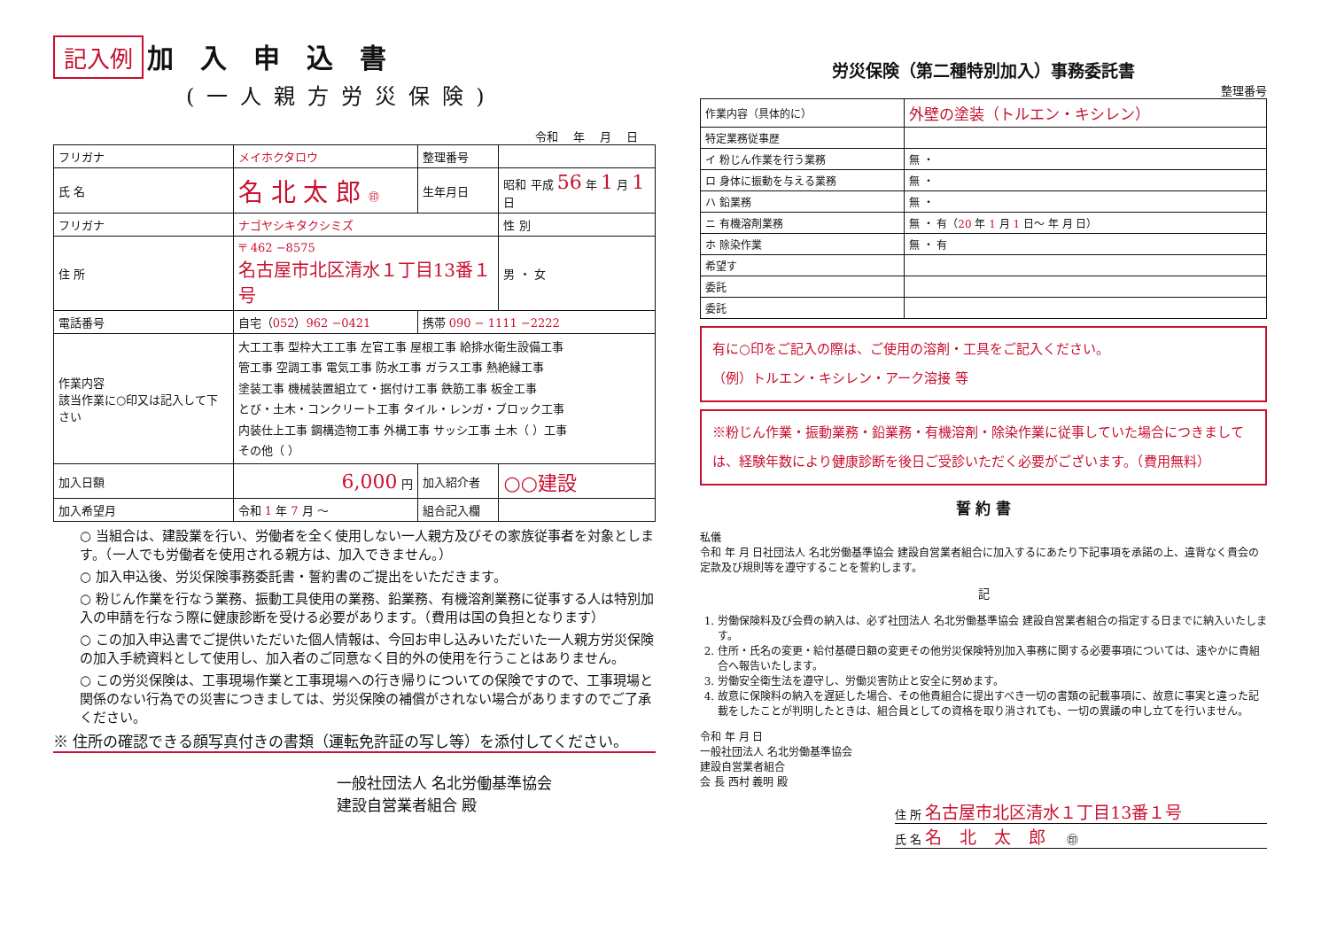記入例
加入申込書
(一人親方労災保険)
令和 　年 　月 　日
| フリガナ | メイホクタロウ | 整理番号 | | |
| 氏 名 | 名 北 太 郎 ㊞ | 生年月日 | 昭和 平成 56 年 1 月 1 日 | |
| フリガナ | ナゴヤシキタクシミズ | | | 性 別 |
| 住 所 | 〒 462 −8575 名古屋市北区清水１丁目13番１号 | | | 男 ・ 女 |
| 電話番号 | 自宅（ 052 ） 962 −0421 | 携帯 090 − 1111 −2222 | | |
| 作業内容 該当作業に○印又は記入して下さい | 大工工事 型枠大工工事 左官工事 屋根工事 給排水衛生設備工事 管工事 空調工事 電気工事 防水工事 ガラス工事 熱絶縁工事 塗装工事 機械装置組立て・据付け工事 鉄筋工事 板金工事 とび・土木・コンクリート工事 タイル・レンガ・ブロック工事 内装仕上工事 鋼構造物工事 外構工事 サッシ工事 土木（ ）工事 その他（ ） | | | |
| 加入日額 | 6,000 円 | 加入紹介者 | ○○建設 | |
| 加入希望月 | 令和 1 年 7 月 〜 | 組合記入欄 | | |
○ 当組合は、建設業を行い、労働者を全く使用しない一人親方及びその家族従事者を対象とします。（一人でも労働者を使用される親方は、加入できません。）
○ 加入申込後、労災保険事務委託書・誓約書のご提出をいただきます。
○ 粉じん作業を行なう業務、振動工具使用の業務、鉛業務、有機溶剤業務に従事する人は特別加入の申請を行なう際に健康診断を受ける必要があります。（費用は国の負担となります）
○ この加入申込書でご提供いただいた個人情報は、今回お申し込みいただいた一人親方労災保険の加入手続資料として使用し、加入者のご同意なく目的外の使用を行うことはありません。
○ この労災保険は、工事現場作業と工事現場への行き帰りについての保険ですので、工事現場と関係のない行為での災害につきましては、労災保険の補償がされない場合がありますのでご了承ください。
※ 住所の確認できる顔写真付きの書類（運転免許証の写し等）を添付してください。
一般社団法人 名北労働基準協会
建設自営業者組合 殿
労災保険（第二種特別加入）事務委託書
整理番号
| 作業内容（具体的に） | 外壁の塗装（トルエン・キシレン） |
| 特定業務従事歴 | |
| イ 粉じん作業を行う業務 | 無 ・ |
| ロ 身体に振動を与える業務 | 無 ・ |
| ハ 鉛業務 | 無 ・ |
| ニ 有機溶剤業務 | 無 ・ 有（ 20 年 1 月 1 日〜 年 月 日） |
| ホ 除染作業 | 無 ・ 有 |
| 希望す | |
| 委託 | |
| 委託 | |
有に○印をご記入の際は、ご使用の溶剤・工具をご記入ください。
（例）トルエン・キシレン・アーク溶接 等
※粉じん作業・振動業務・鉛業務・有機溶剤・除染作業に従事していた場合につきましては、経験年数により健康診断を後日ご受診いただく必要がございます。（費用無料）
誓 約 書
私儀
令和 年 月 日社団法人 名北労働基準協会 建設自営業者組合に加入するにあたり下記事項を承諾の上、違背なく貴会の定款及び規則等を遵守することを誓約します。
記
1. 労働保険料及び会費の納入は、必ず社団法人 名北労働基準協会 建設自営業者組合の指定する日までに納入いたします。
2. 住所・氏名の変更・給付基礎日額の変更その他労災保険特別加入事務に関する必要事項については、速やかに貴組合へ報告いたします。
3. 労働安全衛生法を遵守し、労働災害防止と安全に努めます。
4. 故意に保険料の納入を遅延した場合、その他貴組合に提出すべき一切の書類の記載事項に、故意に事実と違った記載をしたことが判明したときは、組合員としての資格を取り消されても、一切の異議の申し立てを行いません。
令和 年 月 日
一般社団法人 名北労働基準協会
建設自営業者組合
会 長 西村 義明 殿
住 所 名古屋市北区清水１丁目13番１号
氏 名 名北太郎 ㊞